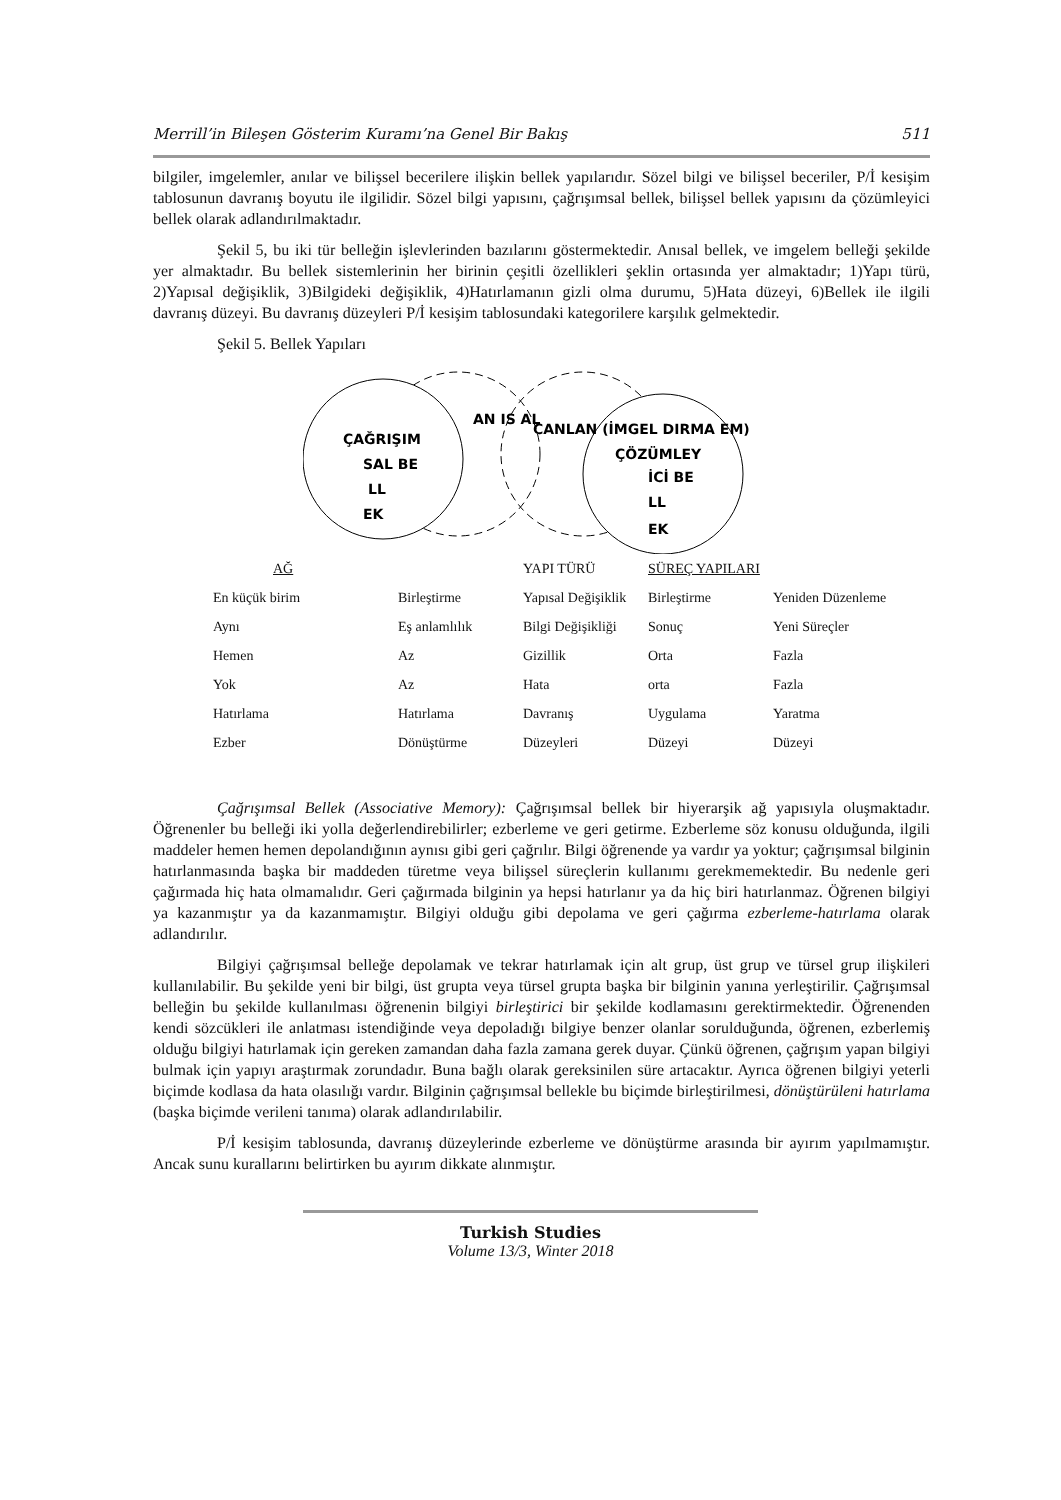Merrill’in Bileşen Gösterim Kuramı’na Genel Bir Bakış 511
bilgiler, imgelemler, anılar ve bilişsel becerilere ilişkin bellek yapılarıdır. Sözel bilgi ve bilişsel beceriler, P/İ kesişim tablosunun davranış boyutu ile ilgilidir. Sözel bilgi yapısını, çağrışımsal bellek, bilişsel bellek yapısını da çözümleyici bellek olarak adlandırılmaktadır.
Şekil 5, bu iki tür belleğin işlevlerinden bazılarını göstermektedir. Anısal bellek, ve imgelem belleği şekilde yer almaktadır. Bu bellek sistemlerinin her birinin çeşitli özellikleri şeklin ortasında yer almaktadır; 1)Yapı türü, 2)Yapısal değişiklik, 3)Bilgideki değişiklik, 4)Hatırlamanın gizli olma durumu, 5)Hata düzeyi, 6)Bellek ile ilgili davranış düzeyi. Bu davranış düzeyleri P/İ kesişim tablosundaki kategorilere karşılık gelmektedir.
Şekil 5. Bellek Yapıları
ÇAĞRIŞIM
SAL BE
LL
EK
AN IS AL
CANLAN (İMGEL DIRMA EM)
ÇÖZÜMLEY
İCİ BE
LL
EK
| AĞ | | YAPI TÜRÜ | SÜREÇ YAPILARI | |
| En küçük birim | Birleştirme | Yapısal Değişiklik | Birleştirme | Yeniden Düzenleme |
| Aynı | Eş anlamlılık | Bilgi Değişikliği | Sonuç | Yeni Süreçler |
| Hemen | Az | Gizillik | Orta | Fazla |
| Yok | Az | Hata | orta | Fazla |
| Hatırlama | Hatırlama | Davranış | Uygulama | Yaratma |
| Ezber | Dönüştürme | Düzeyleri | Düzeyi | Düzeyi |
Çağrışımsal Bellek (Associative Memory): Çağrışımsal bellek bir hiyerarşik ağ yapısıyla oluşmaktadır. Öğrenenler bu belleği iki yolla değerlendirebilirler; ezberleme ve geri getirme. Ezberleme söz konusu olduğunda, ilgili maddeler hemen hemen depolandığının aynısı gibi geri çağrılır. Bilgi öğrenende ya vardır ya yoktur; çağrışımsal bilginin hatırlanmasında başka bir maddeden türetme veya bilişsel süreçlerin kullanımı gerekmemektedir. Bu nedenle geri çağırmada hiç hata olmamalıdır. Geri çağırmada bilginin ya hepsi hatırlanır ya da hiç biri hatırlanmaz. Öğrenen bilgiyi ya kazanmıştır ya da kazanmamıştır. Bilgiyi olduğu gibi depolama ve geri çağırma ezberleme-hatırlama olarak adlandırılır.
Bilgiyi çağrışımsal belleğe depolamak ve tekrar hatırlamak için alt grup, üst grup ve türsel grup ilişkileri kullanılabilir. Bu şekilde yeni bir bilgi, üst grupta veya türsel grupta başka bir bilginin yanına yerleştirilir. Çağrışımsal belleğin bu şekilde kullanılması öğrenenin bilgiyi birleştirici bir şekilde kodlamasını gerektirmektedir. Öğrenenden kendi sözcükleri ile anlatması istendiğinde veya depoladığı bilgiye benzer olanlar sorulduğunda, öğrenen, ezberlemiş olduğu bilgiyi hatırlamak için gereken zamandan daha fazla zamana gerek duyar. Çünkü öğrenen, çağrışım yapan bilgiyi bulmak için yapıyı araştırmak zorundadır. Buna bağlı olarak gereksinilen süre artacaktır. Ayrıca öğrenen bilgiyi yeterli biçimde kodlasa da hata olasılığı vardır. Bilginin çağrışımsal bellekle bu biçimde birleştirilmesi, dönüştürüleni hatırlama (başka biçimde verileni tanıma) olarak adlandırılabilir.
P/İ kesişim tablosunda, davranış düzeylerinde ezberleme ve dönüştürme arasında bir ayırım yapılmamıştır. Ancak sunu kurallarını belirtirken bu ayırım dikkate alınmıştır.
Turkish Studies
Volume 13/3, Winter 2018